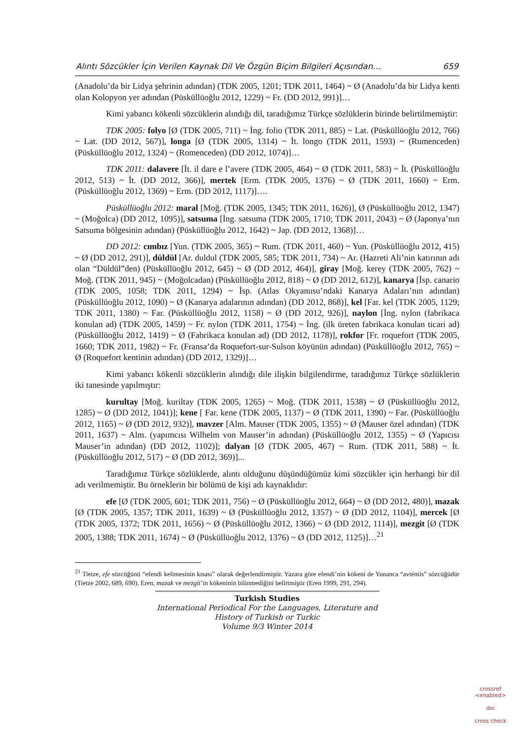Alıntı Sözcükler İçin Verilen Kaynak Dil Ve Özgün Biçim Bilgileri Açısından… 659
(Anadolu’da bir Lidya şehrinin adından) (TDK 2005, 1201; TDK 2011, 1464) ~ Ø (Anadolu’da bir Lidya kenti olan Kolopyon yer adından (Püsküllüoğlu 2012, 1229) ~ Fr. (DD 2012, 991)]…
Kimi yabancı kökenli sözcüklerin alındığı dil, taradığımız Türkçe sözlüklerin birinde belirtilmemiştir:
TDK 2005: folyo [Ø (TDK 2005, 711) ~ İng. folio (TDK 2011, 885) ~ Lat. (Püsküllüoğlu 2012, 766) ~ Lat. (DD 2012, 567)], longa [Ø (TDK 2005, 1314) ~ İt. longo (TDK 2011, 1593) ~ (Rumenceden) (Püsküllüoğlu 2012, 1324) ~ (Romenceden) (DD 2012, 1074)]…
TDK 2011: dalavere [İt. il dare e l’avere (TDK 2005, 464) ~ Ø (TDK 2011, 583) ~ İt. (Püsküllüoğlu 2012, 513) ~ İt. (DD 2012, 366)], mertek [Erm. (TDK 2005, 1376) ~ Ø (TDK 2011, 1660) ~ Erm. (Püsküllüoğlu 2012, 1369) ~ Erm. (DD 2012, 1117)]….
Püsküllüoğlu 2012: maral [Moğ. (TDK 2005, 1345; TDK 2011, 1626)], Ø (Püsküllüoğlu 2012, 1347) ~ (Moğolca) (DD 2012, 1095)], satsuma [İng. satsuma (TDK 2005, 1710; TDK 2011, 2043) ~ Ø (Japonya’nın Satsuma bölgesinin adından) (Püsküllüoğlu 2012, 1642) ~ Jap. (DD 2012, 1368)]…
DD 2012: cımbız [Yun. (TDK 2005, 365) ~ Rum. (TDK 2011, 460) ~ Yun. (Püsküllüoğlu 2012, 415) ~ Ø (DD 2012, 291)], düldül [Ar. duldul (TDK 2005, 585; TDK 2011, 734) ~ Ar. (Hazreti Ali’nin katırının adı olan “Düldül”den) (Püsküllüoğlu 2012, 645) ~ Ø (DD 2012, 464)], giray [Moğ. kerey (TDK 2005, 762) ~ Moğ. (TDK 2011, 945) ~ (Moğolcadan) (Püsküllüoğlu 2012, 818) ~ Ø (DD 2012, 612)], kanarya [İsp. canario (TDK 2005, 1058; TDK 2011, 1294) ~ İsp. (Atlas Okyanusu’ndaki Kanarya Adaları’nın adından) (Püsküllüoğlu 2012, 1090) ~ Ø (Kanarya adalarının adından) (DD 2012, 868)], kel [Far. kel (TDK 2005, 1129; TDK 2011, 1380) ~ Far. (Püsküllüoğlu 2012, 1158) ~ Ø (DD 2012, 926)], naylon [İng. nylon (fabrikaca konulan ad) (TDK 2005, 1459) ~ Fr. nylon (TDK 2011, 1754) ~ İng. (ilk üreten fabrikaca konulan ticari ad) (Püsküllüoğlu 2012, 1419) ~ Ø (Fabrikaca konulan ad) (DD 2012, 1178)], rokfor [Fr. roquefort (TDK 2005, 1660; TDK 2011, 1982) ~ Fr. (Fransa’da Roquefort-sur-Sulson köyünün adından) (Püsküllüoğlu 2012, 765) ~ Ø (Roquefort kentinin adından) (DD 2012, 1329)]…
Kimi yabancı kökenli sözcüklerin alındığı dile ilişkin bilgilendirme, taradığımız Türkçe sözlüklerin iki tanesinde yapılmıştır:
kurultay [Moğ. kuriltay (TDK 2005, 1265) ~ Moğ. (TDK 2011, 1538) ~ Ø (Püsküllüoğlu 2012, 1285) ~ Ø (DD 2012, 1041)]; kene [ Far. kene (TDK 2005, 1137) ~ Ø (TDK 2011, 1390) ~ Far. (Püsküllüoğlu 2012, 1165) ~ Ø (DD 2012, 932)], mavzer [Alm. Mauser (TDK 2005, 1355) ~ Ø (Mauser özel adından) (TDK 2011, 1637) ~ Alm. (yapımcısı Wilhelm von Mauser’in adından) (Püsküllüoğlu 2012, 1355) ~ Ø (Yapıcısı Mauser’in adından) (DD 2012, 1102)]; dalyan [Ø (TDK 2005, 467) ~ Rum. (TDK 2011, 588) ~ İt. (Püsküllüoğlu 2012, 517) ~ Ø (DD 2012, 369)]...
Taradığımız Türkçe sözlüklerde, alıntı olduğunu düşündüğümüz kimi sözcükler için herhangi bir dil adı verilmemiştir. Bu örneklerin bir bölümü de kişi adı kaynaklıdır:
efe [Ø (TDK 2005, 601; TDK 2011, 756) ~ Ø (Püsküllüoğlu 2012, 664) ~ Ø (DD 2012, 480)], mazak [Ø (TDK 2005, 1357; TDK 2011, 1639) ~ Ø (Püsküllüoğlu 2012, 1357) ~ Ø (DD 2012, 1104)], mercek [Ø (TDK 2005, 1372; TDK 2011, 1656) ~ Ø (Püsküllüoğlu 2012, 1366) ~ Ø (DD 2012, 1114)], mezgit [Ø (TDK 2005, 1388; TDK 2011, 1674) ~ Ø (Püsküllüoğlu 2012, 1376) ~ Ø (DD 2012, 1125)]…<sup>21</sup>
<sup>21</sup> Tietze, efe sözcüğünü “efendi kelimesinin kısası” olarak değerlendirmiştir. Yazara göre efendi’nin kökeni de Yunanca “avténtis” sözcüğüdür (Tietze 2002, 689, 690). Eren, mazak ve mezgit’in kökeninin bilinmediğini belirtmiştir (Eren 1999, 291, 294).
Turkish Studies
International Periodical For the Languages, Literature and History of Turkish or Turkic
Volume 9/3 Winter 2014
crossref
<enabled>
doi
cross check